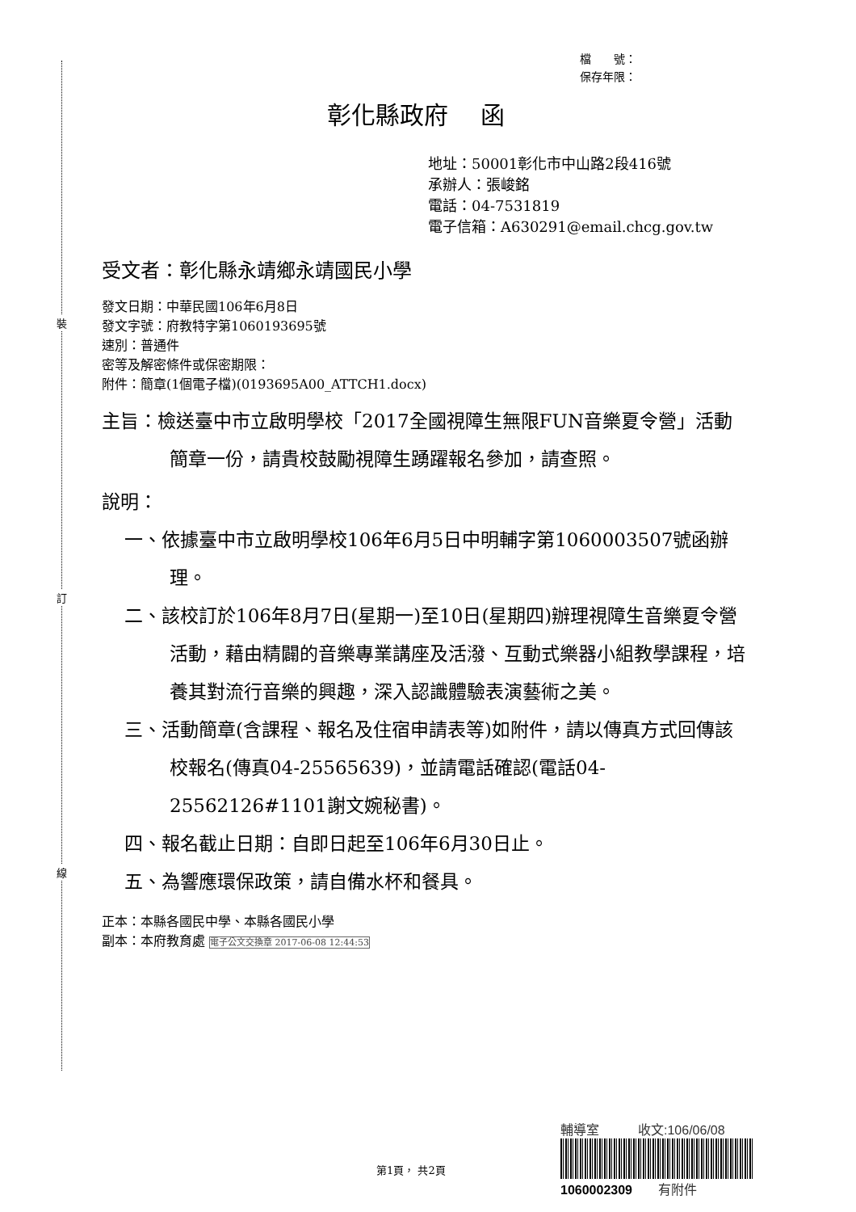裝
訂
線
檔　　號：
保存年限：
彰化縣政府　 函
地址：50001彰化市中山路2段416號
承辦人：張峻銘
電話：04-7531819
電子信箱：A630291@email.chcg.gov.tw
受文者：彰化縣永靖鄉永靖國民小學
發文日期：中華民國106年6月8日
發文字號：府教特字第1060193695號
速別：普通件
密等及解密條件或保密期限：
附件：簡章(1個電子檔)(0193695A00_ATTCH1.docx)
主旨：檢送臺中市立啟明學校「2017全國視障生無限FUN音樂夏令營」活動簡章一份，請貴校鼓勵視障生踴躍報名參加，請查照。
說明：
一、依據臺中市立啟明學校106年6月5日中明輔字第1060003507號函辦理。
二、該校訂於106年8月7日(星期一)至10日(星期四)辦理視障生音樂夏令營活動，藉由精闢的音樂專業講座及活潑、互動式樂器小組教學課程，培養其對流行音樂的興趣，深入認識體驗表演藝術之美。
三、活動簡章(含課程、報名及住宿申請表等)如附件，請以傳真方式回傳該校報名(傳真04-25565639)，並請電話確認(電話04-25562126#1101謝文婉秘書)。
四、報名截止日期：自即日起至106年6月30日止。
五、為響應環保政策，請自備水杯和餐具。
正本：本縣各國民中學、本縣各國民小學
副本：本府教育處 電子公文交換章 2017-06-08 12:44:53
第1頁， 共2頁
輔導室　　　收文:106/06/08
1060002309　　有附件